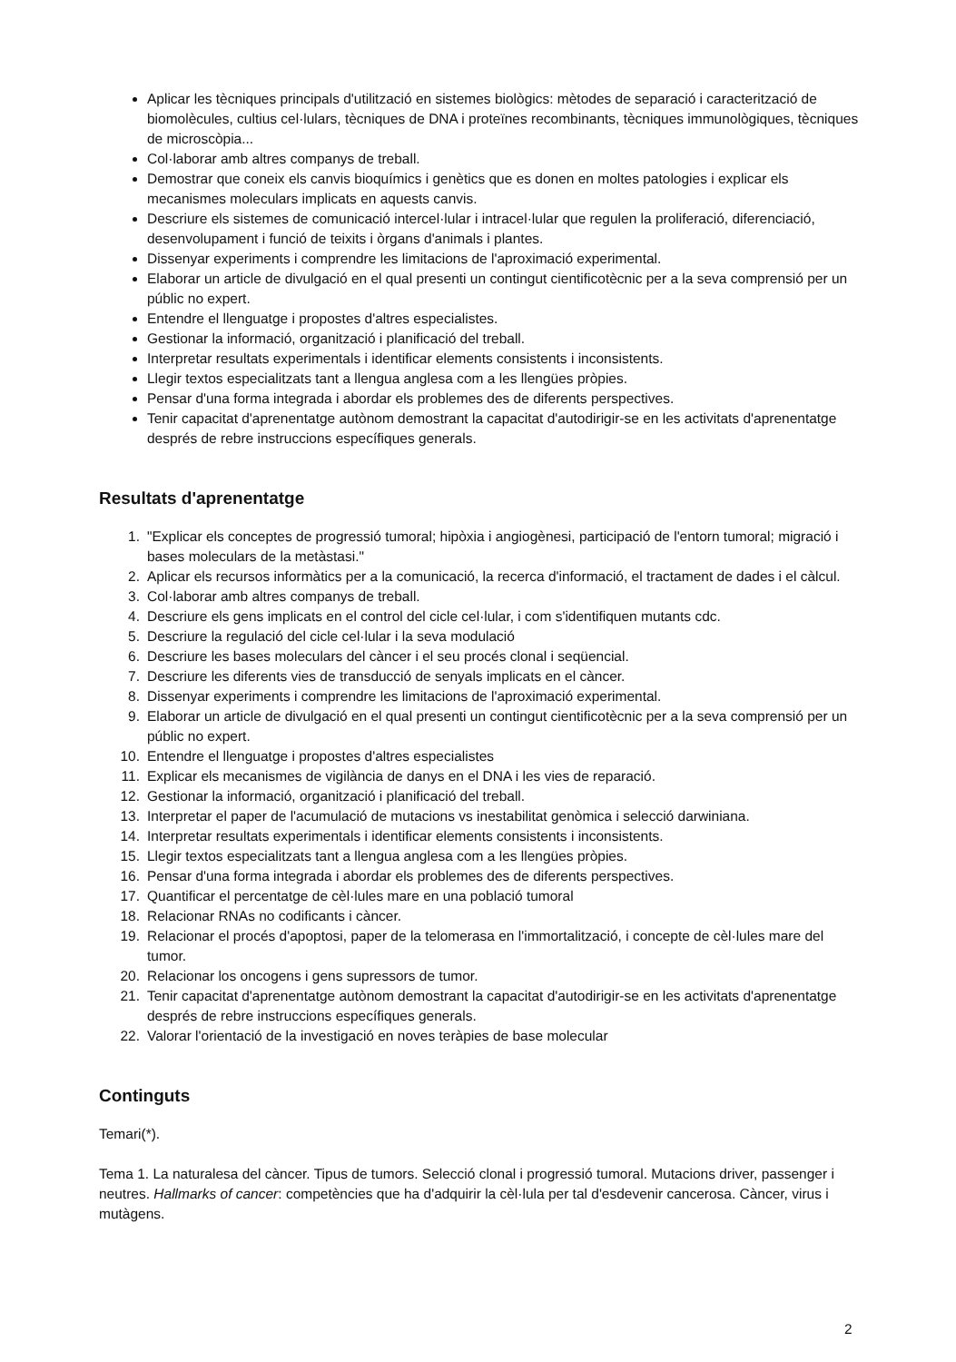Aplicar les tècniques principals d'utilització en sistemes biològics: mètodes de separació i caracterització de biomolècules, cultius cel·lulars, tècniques de DNA i proteïnes recombinants, tècniques immunològiques, tècniques de microscòpia...
Col·laborar amb altres companys de treball.
Demostrar que coneix els canvis bioquímics i genètics que es donen en moltes patologies i explicar els mecanismes moleculars implicats en aquests canvis.
Descriure els sistemes de comunicació intercel·lular i intracel·lular que regulen la proliferació, diferenciació, desenvolupament i funció de teixits i òrgans d'animals i plantes.
Dissenyar experiments i comprendre les limitacions de l'aproximació experimental.
Elaborar un article de divulgació en el qual presenti un contingut cientificotècnic per a la seva comprensió per un públic no expert.
Entendre el llenguatge i propostes d'altres especialistes.
Gestionar la informació, organització i planificació del treball.
Interpretar resultats experimentals i identificar elements consistents i inconsistents.
Llegir textos especialitzats tant a llengua anglesa com a les llengües pròpies.
Pensar d'una forma integrada i abordar els problemes des de diferents perspectives.
Tenir capacitat d'aprenentatge autònom demostrant la capacitat d'autodirigir-se en les activitats d'aprenentatge després de rebre instruccions específiques generals.
Resultats d'aprenentatge
1. "Explicar els conceptes de progressió tumoral; hipòxia i angiogènesi, participació de l'entorn tumoral; migració i bases moleculars de la metàstasi."
2. Aplicar els recursos informàtics per a la comunicació, la recerca d'informació, el tractament de dades i el càlcul.
3. Col·laborar amb altres companys de treball.
4. Descriure els gens implicats en el control del cicle cel·lular, i com s'identifiquen mutants cdc.
5. Descriure la regulació del cicle cel·lular i la seva modulació
6. Descriure les bases moleculars del càncer i el seu procés clonal i seqüencial.
7. Descriure les diferents vies de transducció de senyals implicats en el càncer.
8. Dissenyar experiments i comprendre les limitacions de l'aproximació experimental.
9. Elaborar un article de divulgació en el qual presenti un contingut cientificotècnic per a la seva comprensió per un públic no expert.
10. Entendre el llenguatge i propostes d'altres especialistes
11. Explicar els mecanismes de vigilància de danys en el DNA i les vies de reparació.
12. Gestionar la informació, organització i planificació del treball.
13. Interpretar el paper de l'acumulació de mutacions vs inestabilitat genòmica i selecció darwiniana.
14. Interpretar resultats experimentals i identificar elements consistents i inconsistents.
15. Llegir textos especialitzats tant a llengua anglesa com a les llengües pròpies.
16. Pensar d'una forma integrada i abordar els problemes des de diferents perspectives.
17. Quantificar el percentatge de cèl·lules mare en una població tumoral
18. Relacionar RNAs no codificants i càncer.
19. Relacionar el procés d'apoptosi, paper de la telomerasa en l'immortalització, i concepte de cèl·lules mare del tumor.
20. Relacionar los oncogens i gens supressors de tumor.
21. Tenir capacitat d'aprenentatge autònom demostrant la capacitat d'autodirigir-se en les activitats d'aprenentatge després de rebre instruccions específiques generals.
22. Valorar l'orientació de la investigació en noves teràpies de base molecular
Continguts
Temari(*).
Tema 1. La naturalesa del càncer. Tipus de tumors. Selecció clonal i progressió tumoral. Mutacions driver, passenger i neutres. Hallmarks of cancer: competències que ha d'adquirir la cèl·lula per tal d'esdevenir cancerosa. Càncer, virus i mutàgens.
2